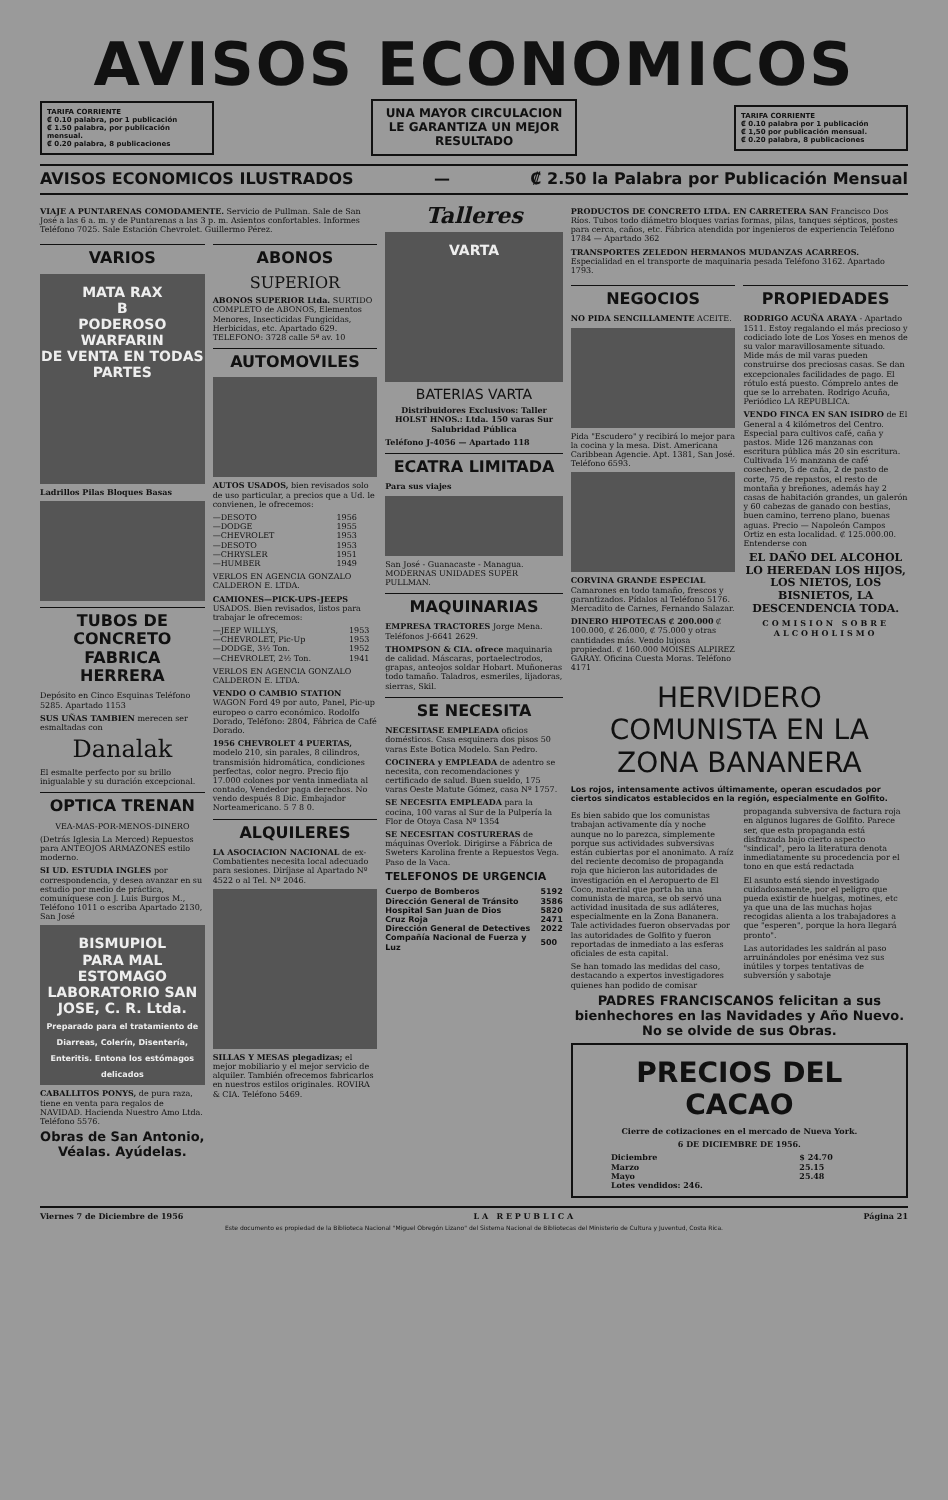AVISOS ECONOMICOS
TARIFA CORRIENTE
₡ 0.10 palabra, por 1 publicación
₡ 1.50 palabra, por publicación mensual.
₡ 0.20 palabra, 8 publicaciones
UNA MAYOR CIRCULACION LE GARANTIZA UN MEJOR RESULTADO
TARIFA CORRIENTE
₡ 0.10 palabra por 1 publicación
₡ 1,50 por publicación mensual.
₡ 0.20 palabra, 8 publicaciones
AVISOS ECONOMICOS ILUSTRADOS — ₡ 2.50 la Palabra por Publicación Mensual
VIAJE A PUNTARENAS COMODAMENTE. Servicio de Pullman. Sale de San José a las 6 a. m. y de Puntarenas a las 3 p. m. Asientos confortables. Informes Teléfono 7025. Sale Estación Chevrolet. Guillermo Pérez.
VARIOS
MATA RAX
B
PODEROSO WARFARIN
DE VENTA EN TODAS PARTES
Ladrillos Pilas Bloques Basas
TUBOS DE CONCRETO FABRICA HERRERA
Depósito en Cinco Esquinas Teléfono 5285. Apartado 1153
SUS UÑAS TAMBIEN merecen ser esmaltadas con
Danalak
El esmalte perfecto por su brillo inigualable y su duración excepcional.
OPTICA TRENAN
VEA-MAS-POR-MENOS-DINERO
(Detrás Iglesia La Merced) Repuestos para ANTEOJOS ARMAZONES estilo moderno.
SI UD. ESTUDIA INGLES por correspondencia, y desea avanzar en su estudio por medio de práctica, comuníquese con J. Luis Burgos M., Teléfono 1011 o escriba Apartado 2130, San José
BISMUPIOL
PARA MAL ESTOMAGO
LABORATORIO SAN JOSE, C. R. Ltda.
Preparado para el tratamiento de Diarreas, Colerín, Disentería, Enteritis. Entona los estómagos delicados
CABALLITOS PONYS, de pura raza, tiene en venta para regalos de NAVIDAD. Hacienda Nuestro Amo Ltda. Teléfono 5576.
Obras de San Antonio, Véalas. Ayúdelas.
ABONOS
SUPERIOR
ABONOS SUPERIOR Ltda. SURTIDO COMPLETO de ABONOS, Elementos Menores, Insecticidas Fungicidas, Herbicidas, etc. Apartado 629. TELEFONO: 3728 calle 5ª av. 10
AUTOMOVILES
AUTOS USADOS, bien revisados solo de uso particular, a precios que a Ud. le convienen, le ofrecemos:
| —DESOTO | 1956 |
| —DODGE | 1955 |
| —CHEVROLET | 1953 |
| —DESOTO | 1953 |
| —CHRYSLER | 1951 |
| —HUMBER | 1949 |
VERLOS EN AGENCIA GONZALO CALDERON E. LTDA.
CAMIONES—PICK-UPS-JEEPS USADOS. Bien revisados, listos para trabajar le ofrecemos:
| —JEEP WILLYS, | 1953 |
| —CHEVROLET, Pic-Up | 1953 |
| —DODGE, 3½ Ton. | 1952 |
| —CHEVROLET, 2½ Ton. | 1941 |
VERLOS EN AGENCIA GONZALO CALDERON E. LTDA.
VENDO O CAMBIO STATION WAGON Ford 49 por auto, Panel, Pic-up europeo o carro económico. Rodolfo Dorado, Teléfono: 2804, Fábrica de Café Dorado.
1956 CHEVROLET 4 PUERTAS, modelo 210, sin parales, 8 cilindros, transmisión hidromática, condiciones perfectas, color negro. Precio fijo 17.000 colones por venta inmediata al contado, Vendedor paga derechos. No vendo después 8 Dic. Embajador Norteamericano. 5 7 8 0.
ALQUILERES
LA ASOCIACION NACIONAL de ex-Combatientes necesita local adecuado para sesiones. Diríjase al Apartado Nº 4522 o al Tel. Nº 2046.
SILLAS Y MESAS plegadizas; el mejor mobiliario y el mejor servicio de alquiler. También ofrecemos fabricarlos en nuestros estilos originales. ROVIRA & CIA. Teléfono 5469.
Talleres
VARTA
BATERIAS VARTA
Distribuidores Exclusivos: Taller HOLST HNOS.: Ltda. 150 varas Sur Salubridad Pública
Teléfono J-4056 — Apartado 118
ECATRA LIMITADA
Para sus viajes
San José - Guanacaste - Managua. MODERNAS UNIDADES SUPER PULLMAN.
MAQUINARIAS
EMPRESA TRACTORES Jorge Mena. Teléfonos J-6641 2629.
THOMPSON & CIA. ofrece maquinaria de calidad. Máscaras, portaelectrodos, grapas, anteojos soldar Hobart. Muñoneras todo tamaño. Taladros, esmeriles, lijadoras, sierras, Skil.
SE NECESITA
NECESITASE EMPLEADA oficios domésticos. Casa esquinera dos pisos 50 varas Este Botica Modelo. San Pedro.
COCINERA y EMPLEADA de adentro se necesita, con recomendaciones y certificado de salud. Buen sueldo, 175 varas Oeste Matute Gómez, casa Nº 1757.
SE NECESITA EMPLEADA para la cocina, 100 varas al Sur de la Pulpería la Flor de Otoya Casa Nº 1354
SE NECESITAN COSTURERAS de máquinas Overlok. Dirigirse a Fábrica de Sweters Karolina frente a Repuestos Vega. Paso de la Vaca.
TELEFONOS DE URGENCIA
| Cuerpo de Bomberos | 5192 |
| Dirección General de Tránsito | 3586 |
| Hospital San Juan de Dios | 5820 |
| Cruz Roja | 2471 |
| Dirección General de Detectives | 2022 |
| Compañía Nacional de Fuerza y Luz | 500 |
PRODUCTOS DE CONCRETO LTDA. EN CARRETERA SAN Francisco Dos Ríos. Tubos todo diámetro bloques varias formas, pilas, tanques sépticos, postes para cerca, caños, etc. Fábrica atendida por ingenieros de experiencia Teléfono 1784 — Apartado 362
TRANSPORTES ZELEDON HERMANOS MUDANZAS ACARREOS. Especialidad en el transporte de maquinaria pesada Teléfono 3162. Apartado 1793.
NEGOCIOS
NO PIDA SENCILLAMENTE ACEITE.
Pida "Escudero" y recibirá lo mejor para la cocina y la mesa. Dist. Americana Caribbean Agencie. Apt. 1381, San José. Teléfono 6593.
CORVINA GRANDE ESPECIAL Camarones en todo tamaño, frescos y garantizados. Pídalos al Teléfono 5176. Mercadito de Carnes, Fernando Salazar.
DINERO HIPOTECAS ₡ 200.000 ₡ 100.000, ₡ 26.000, ₡ 75.000 y otras cantidades más. Vendo lujosa propiedad. ₡ 160.000 MOISES ALPIREZ GARAY. Oficina Cuesta Moras. Teléfono 4171
PROPIEDADES
RODRIGO ACUÑA ARAYA - Apartado 1511. Estoy regalando el más precioso y codiciado lote de Los Yoses en menos de su valor maravillosamente situado. Mide más de mil varas pueden construirse dos preciosas casas. Se dan excepcionales facilidades de pago. El rótulo está puesto. Cómprelo antes de que se lo arrebaten. Rodrigo Acuña, Periódico LA REPUBLICA.
VENDO FINCA EN SAN ISIDRO de El General a 4 kilómetros del Centro. Especial para cultivos café, caña y pastos. Mide 126 manzanas con escritura pública más 20 sin escritura. Cultivada 1½ manzana de café cosechero, 5 de caña, 2 de pasto de corte, 75 de repastos, el resto de montaña y breñones, además hay 2 casas de habitación grandes, un galerón y 60 cabezas de ganado con bestias, buen camino, terreno plano, buenas aguas. Precio — Napoleón Campos Ortiz en esta localidad. ₡ 125.000.00. Entenderse con
EL DAÑO DEL ALCOHOL LO HEREDAN LOS HIJOS, LOS NIETOS, LOS BISNIETOS, LA DESCENDENCIA TODA.
COMISION SOBRE ALCOHOLISMO
HERVIDERO COMUNISTA EN LA ZONA BANANERA
Los rojos, intensamente activos últimamente, operan escudados por ciertos sindicatos establecidos en la región, especialmente en Golfito.
Es bien sabido que los comunistas trabajan activamente día y noche aunque no lo parezca, simplemente porque sus actividades subversivas están cubiertas por el anonimato. A raíz del reciente decomiso de propaganda roja que hicieron las autoridades de investigación en el Aeropuerto de El Coco, material que porta ba una comunista de marca, se ob servó una actividad inusitada de sus adláteres, especialmente en la Zona Bananera. Tale actividades fueron observadas por las autoridades de Golfito y fueron reportadas de inmediato a las esferas oficiales de esta capital.
Se han tomado las medidas del caso, destacando a expertos investigadores quienes han podido de comisar propaganda subversiva de factura roja en algunos lugares de Golfito. Parece ser, que esta propaganda está disfrazada bajo cierto aspecto "sindical", pero la literatura denota inmediatamente su procedencia por el tono en que está redactada
El asunto está siendo investigado cuidadosamente, por el peligro que pueda existir de huelgas, motines, etc ya que una de las muchas hojas recogidas alienta a los trabajadores a que "esperen", porque la hora llegará pronto".
Las autoridades les saldrán al paso arruinándoles por enésima vez sus inútiles y torpes tentativas de subversión y sabotaje
PADRES FRANCISCANOS felicitan a sus bienhechores en las Navidades y Año Nuevo. No se olvide de sus Obras.
PRECIOS DEL CACAO
Cierre de cotizaciones en el mercado de Nueva York.
6 DE DICIEMBRE DE 1956.
| Diciembre | $ 24.70 |
| Marzo | 25.15 |
| Mayo | 25.48 |
| Lotes vendidos: 246. | |
Viernes 7 de Diciembre de 1956 L A R E P U B L I C A Página 21
Este documento es propiedad de la Biblioteca Nacional "Miguel Obregón Lizano" del Sistema Nacional de Bibliotecas del Ministerio de Cultura y Juventud, Costa Rica.